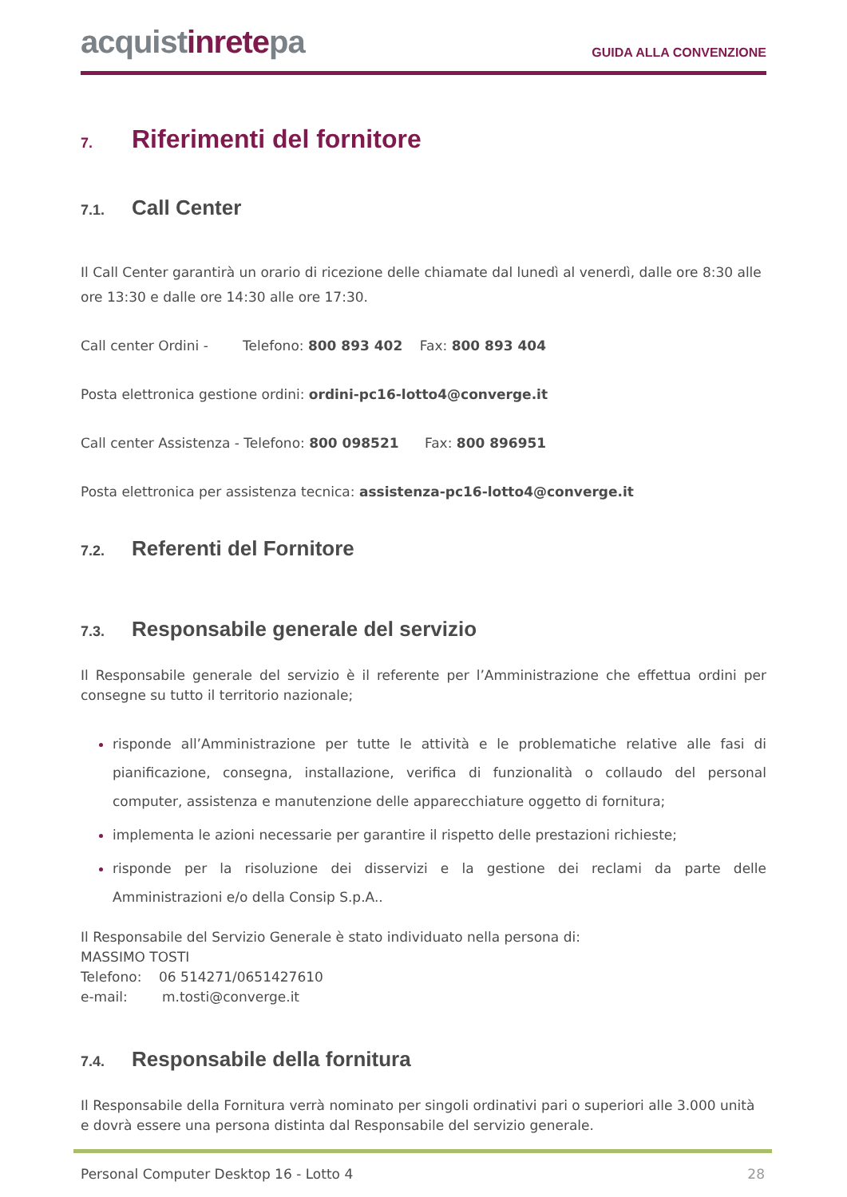acquistinretepa
GUIDA ALLA CONVENZIONE
7. Riferimenti del fornitore
7.1. Call Center
Il Call Center garantirà un orario di ricezione delle chiamate dal lunedì al venerdì, dalle ore 8:30 alle ore 13:30 e dalle ore 14:30 alle ore 17:30.
Call center Ordini - Telefono: 800 893 402 Fax: 800 893 404
Posta elettronica gestione ordini: ordini-pc16-lotto4@converge.it
Call center Assistenza - Telefono: 800 098521 Fax: 800 896951
Posta elettronica per assistenza tecnica: assistenza-pc16-lotto4@converge.it
7.2. Referenti del Fornitore
7.3. Responsabile generale del servizio
Il Responsabile generale del servizio è il referente per l’Amministrazione che effettua ordini per consegne su tutto il territorio nazionale;
risponde all’Amministrazione per tutte le attività e le problematiche relative alle fasi di pianificazione, consegna, installazione, verifica di funzionalità o collaudo del personal computer, assistenza e manutenzione delle apparecchiature oggetto di fornitura;
implementa le azioni necessarie per garantire il rispetto delle prestazioni richieste;
risponde per la risoluzione dei disservizi e la gestione dei reclami da parte delle Amministrazioni e/o della Consip S.p.A..
Il Responsabile del Servizio Generale è stato individuato nella persona di:
MASSIMO TOSTI
Telefono: 06 514271/0651427610
e-mail: m.tosti@converge.it
7.4. Responsabile della fornitura
Il Responsabile della Fornitura verrà nominato per singoli ordinativi pari o superiori alle 3.000 unità e dovrà essere una persona distinta dal Responsabile del servizio generale.
Personal Computer Desktop 16 - Lotto 4 28